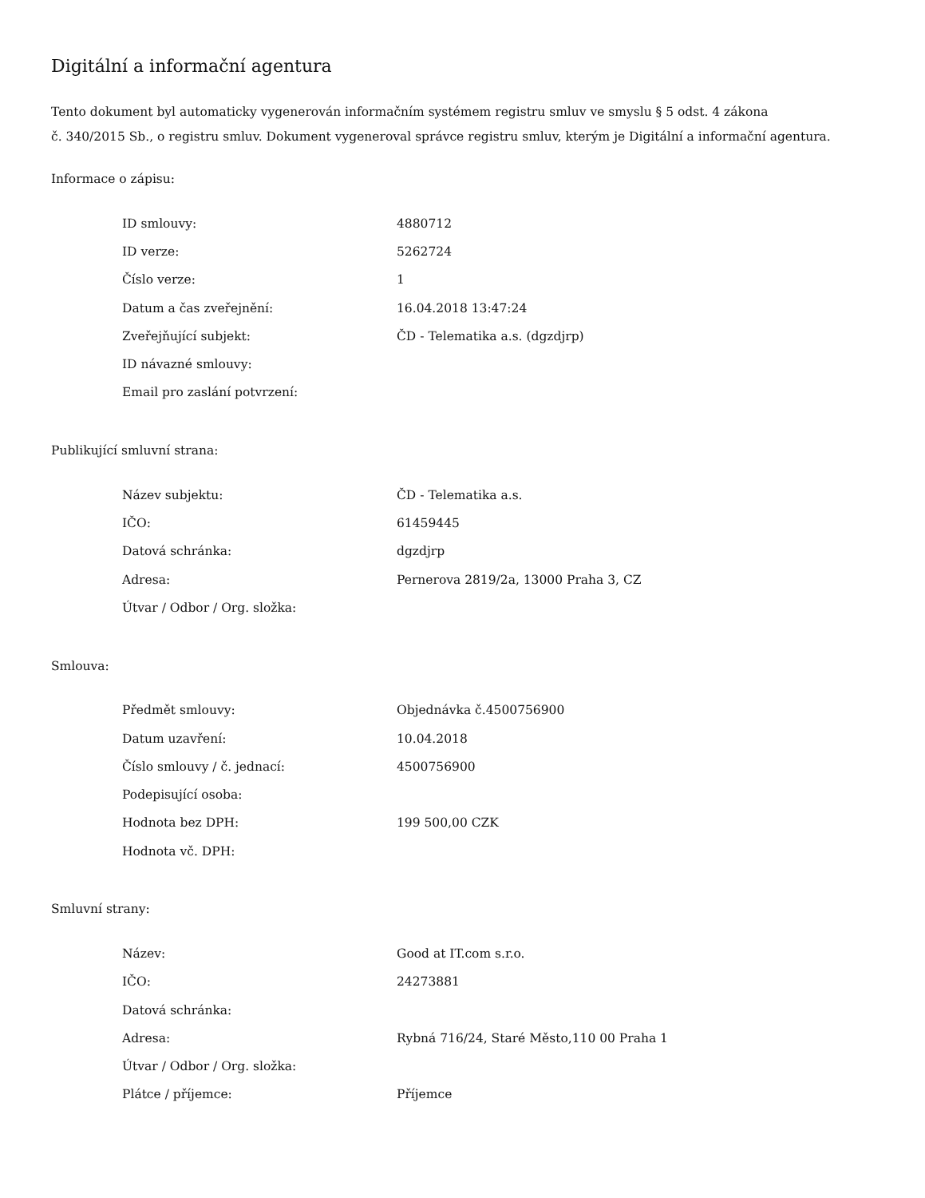Digitální a informační agentura
Tento dokument byl automaticky vygenerován informačním systémem registru smluv ve smyslu § 5 odst. 4 zákona
č. 340/2015 Sb., o registru smluv. Dokument vygeneroval správce registru smluv, kterým je Digitální a informační agentura.
Informace o zápisu:
| ID smlouvy: | 4880712 |
| ID verze: | 5262724 |
| Číslo verze: | 1 |
| Datum a čas zveřejnění: | 16.04.2018 13:47:24 |
| Zveřejňující subjekt: | ČD - Telematika a.s. (dgzdjrp) |
| ID návazné smlouvy: | |
| Email pro zaslání potvrzení: | |
Publikující smluvní strana:
| Název subjektu: | ČD - Telematika a.s. |
| IČO: | 61459445 |
| Datová schránka: | dgzdjrp |
| Adresa: | Pernerova 2819/2a, 13000 Praha 3, CZ |
| Útvar / Odbor / Org. složka: | |
Smlouva:
| Předmět smlouvy: | Objednávka č.4500756900 |
| Datum uzavření: | 10.04.2018 |
| Číslo smlouvy / č. jednací: | 4500756900 |
| Podepisující osoba: | |
| Hodnota bez DPH: | 199 500,00 CZK |
| Hodnota vč. DPH: | |
Smluvní strany:
| Název: | Good at IT.com s.r.o. |
| IČO: | 24273881 |
| Datová schránka: | |
| Adresa: | Rybná 716/24, Staré Město,110 00 Praha 1 |
| Útvar / Odbor / Org. složka: | |
| Plátce / příjemce: | Příjemce |